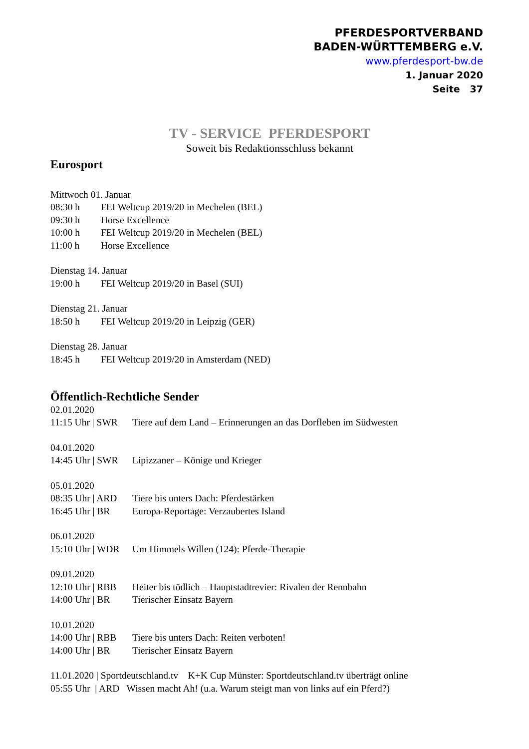PFERDESPORTVERBAND
BADEN-WÜRTTEMBERG e.V.
www.pferdesport-bw.de
1. Januar 2020
Seite 37
TV - SERVICE PFERDESPORT
Soweit bis Redaktionsschluss bekannt
Eurosport
Mittwoch 01. Januar
08:30 h FEI Weltcup 2019/20 in Mechelen (BEL)
09:30 h Horse Excellence
10:00 h FEI Weltcup 2019/20 in Mechelen (BEL)
11:00 h Horse Excellence
Dienstag 14. Januar
19:00 h FEI Weltcup 2019/20 in Basel (SUI)
Dienstag 21. Januar
18:50 h FEI Weltcup 2019/20 in Leipzig (GER)
Dienstag 28. Januar
18:45 h FEI Weltcup 2019/20 in Amsterdam (NED)
Öffentlich-Rechtliche Sender
02.01.2020
11:15 Uhr | SWR Tiere auf dem Land – Erinnerungen an das Dorfleben im Südwesten
04.01.2020
14:45 Uhr | SWR Lipizzaner – Könige und Krieger
05.01.2020
08:35 Uhr | ARD Tiere bis unters Dach: Pferdestärken
16:45 Uhr | BR Europa-Reportage: Verzaubertes Island
06.01.2020
15:10 Uhr | WDR Um Himmels Willen (124): Pferde-Therapie
09.01.2020
12:10 Uhr | RBB Heiter bis tödlich – Hauptstadtrevier: Rivalen der Rennbahn
14:00 Uhr | BR Tierischer Einsatz Bayern
10.01.2020
14:00 Uhr | RBB Tiere bis unters Dach: Reiten verboten!
14:00 Uhr | BR Tierischer Einsatz Bayern
11.01.2020 | Sportdeutschland.tv K+K Cup Münster: Sportdeutschland.tv überträgt online
05:55 Uhr | ARD Wissen macht Ah! (u.a. Warum steigt man von links auf ein Pferd?)